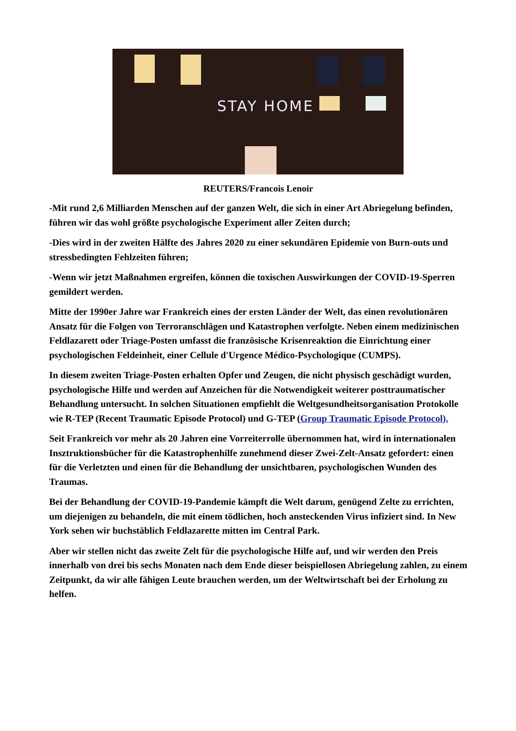STAY HOME
REUTERS/Francois Lenoir
-Mit rund 2,6 Milliarden Menschen auf der ganzen Welt, die sich in einer Art Abriegelung befinden, führen wir das wohl größte psychologische Experiment aller Zeiten durch;
-Dies wird in der zweiten Hälfte des Jahres 2020 zu einer sekundären Epidemie von Burn-outs und stressbedingten Fehlzeiten führen;
-Wenn wir jetzt Maßnahmen ergreifen, können die toxischen Auswirkungen der COVID-19-Sperren gemildert werden.
Mitte der 1990er Jahre war Frankreich eines der ersten Länder der Welt, das einen revolutionären Ansatz für die Folgen von Terroranschlägen und Katastrophen verfolgte. Neben einem medizinischen Feldlazarett oder Triage-Posten umfasst die französische Krisenreaktion die Einrichtung einer psychologischen Feldeinheit, einer Cellule d'Urgence Médico-Psychologique (CUMPS).
In diesem zweiten Triage-Posten erhalten Opfer und Zeugen, die nicht physisch geschädigt wurden, psychologische Hilfe und werden auf Anzeichen für die Notwendigkeit weiterer posttraumatischer Behandlung untersucht. In solchen Situationen empfiehlt die Weltgesundheitsorganisation Protokolle wie R-TEP (Recent Traumatic Episode Protocol) und G-TEP (Group Traumatic Episode Protocol).
Seit Frankreich vor mehr als 20 Jahren eine Vorreiterrolle übernommen hat, wird in internationalen Insztruktionsbücher für die Katastrophenhilfe zunehmend dieser Zwei-Zelt-Ansatz gefordert: einen für die Verletzten und einen für die Behandlung der unsichtbaren, psychologischen Wunden des Traumas.
Bei der Behandlung der COVID-19-Pandemie kämpft die Welt darum, genügend Zelte zu errichten, um diejenigen zu behandeln, die mit einem tödlichen, hoch ansteckenden Virus infiziert sind. In New York sehen wir buchstäblich Feldlazarette mitten im Central Park.
Aber wir stellen nicht das zweite Zelt für die psychologische Hilfe auf, und wir werden den Preis innerhalb von drei bis sechs Monaten nach dem Ende dieser beispiellosen Abriegelung zahlen, zu einem Zeitpunkt, da wir alle fähigen Leute brauchen werden, um der Weltwirtschaft bei der Erholung zu helfen.